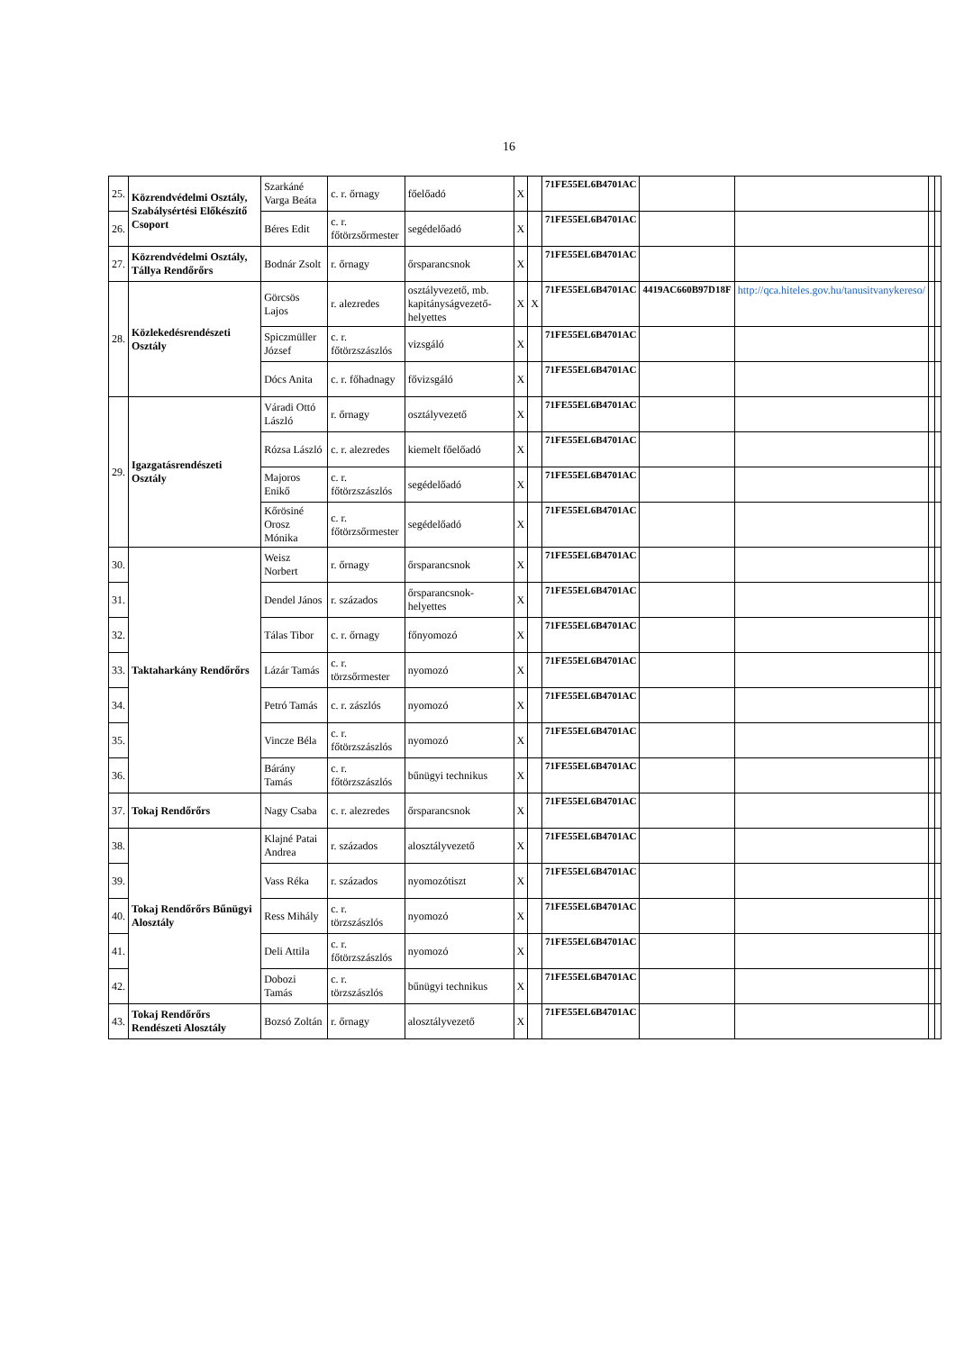16
| 25. | Közrendvédelmi Osztály, Szabálysértési Előkészítő Csoport | Szarkáné Varga Beáta | c. r. őrnagy | főelőadó | X | | 71FE55EL6B4701AC | | | | |
| 26. | | Béres Edit | c. r. főtörzsőrmester | segédelőadó | X | | 71FE55EL6B4701AC | | | | |
| 27. | Közrendvédelmi Osztály, Tállya Rendőrőrs | Bodnár Zsolt | r. őrnagy | őrsparancsnok | X | | 71FE55EL6B4701AC | | | | |
| 28. | Közlekedésrendészeti Osztály | Görcsös Lajos | r. alezredes | osztályvezető, mb. kapitányságvezető-helyettes | X | X | 71FE55EL6B4701AC | 4419AC660B97D18F | http://qca.hiteles.gov.hu/tanusitvanykereso/ | | |
| | | Spiczmüller József | c. r. főtörzszászlós | vizsgáló | X | | 71FE55EL6B4701AC | | | | |
| | | Dócs Anita | c. r. főhadnagy | fővizsgáló | X | | 71FE55EL6B4701AC | | | | |
| 29. | Igazgatásrendészeti Osztály | Váradi Ottó László | r. őrnagy | osztályvezető | X | | 71FE55EL6B4701AC | | | | |
| | | Rózsa László | c. r. alezredes | kiemelt főelőadó | X | | 71FE55EL6B4701AC | | | | |
| | | Majoros Enikő | c. r. főtörzszászlós | segédelőadó | X | | 71FE55EL6B4701AC | | | | |
| | | Kőrösiné Orosz Mónika | c. r. főtörzsőrmester | segédelőadó | X | | 71FE55EL6B4701AC | | | | |
| 30. | Taktaharkány Rendőrőrs | Weisz Norbert | r. őrnagy | őrsparancsnok | X | | 71FE55EL6B4701AC | | | | |
| 31. | | Dendel János | r. százados | őrsparancsnok-helyettes | X | | 71FE55EL6B4701AC | | | | |
| 32. | | Tálas Tibor | c. r. őrnagy | főnyomozó | X | | 71FE55EL6B4701AC | | | | |
| 33. | | Lázár Tamás | c. r. törzsőrmester | nyomozó | X | | 71FE55EL6B4701AC | | | | |
| 34. | | Petró Tamás | c. r. zászlós | nyomozó | X | | 71FE55EL6B4701AC | | | | |
| 35. | | Vincze Béla | c. r. főtörzszászlós | nyomozó | X | | 71FE55EL6B4701AC | | | | |
| 36. | | Bárány Tamás | c. r. főtörzszászlós | bűnügyi technikus | X | | 71FE55EL6B4701AC | | | | |
| 37. | Tokaj Rendőrőrs | Nagy Csaba | c. r. alezredes | őrsparancsnok | X | | 71FE55EL6B4701AC | | | | |
| 38. | Tokaj Rendőrőrs Bűnügyi Alosztály | Klajné Patai Andrea | r. százados | alosztályvezető | X | | 71FE55EL6B4701AC | | | | |
| 39. | | Vass Réka | r. százados | nyomozótiszt | X | | 71FE55EL6B4701AC | | | | |
| 40. | | Ress Mihály | c. r. törzszászlós | nyomozó | X | | 71FE55EL6B4701AC | | | | |
| 41. | | Deli Attila | c. r. főtörzszászlós | nyomozó | X | | 71FE55EL6B4701AC | | | | |
| 42. | | Dobozi Tamás | c. r. törzszászlós | bűnügyi technikus | X | | 71FE55EL6B4701AC | | | | |
| 43. | Tokaj Rendőrőrs Rendészeti Alosztály | Bozsó Zoltán | r. őrnagy | alosztályvezető | X | | 71FE55EL6B4701AC | | | | |